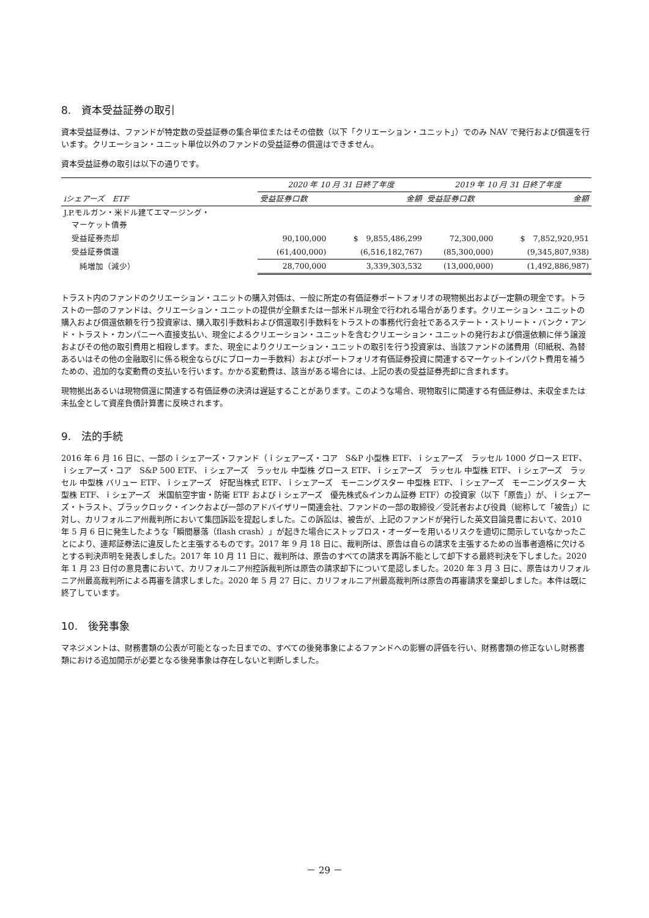8.　資本受益証券の取引
資本受益証券は、ファンドが特定数の受益証券の集合単位またはその倍数（以下「クリエーション・ユニット」）でのみ NAV で発行および償還を行います。クリエーション・ユニット単位以外のファンドの受益証券の償還はできません。
資本受益証券の取引は以下の通りです。
| | 2020 年 10 月 31 日終了年度 | | 2019 年 10 月 31 日終了年度 | |
| --- | --- | --- | --- | --- |
| iシェアーズ ETF | 受益証券口数 | 金額 | 受益証券口数 | 金額 |
| J.P.モルガン・米ドル建てエマージング・ マーケット債券 | | | | |
| 受益証券売却 | 90,100,000 | $ 9,855,486,299 | 72,300,000 | $ 7,852,920,951 |
| 受益証券償還 | (61,400,000) | (6,516,182,767) | (85,300,000) | (9,345,807,938) |
| 純増加（減少） | 28,700,000 | 3,339,303,532 | (13,000,000) | (1,492,886,987) |
トラスト内のファンドのクリエーション・ユニットの購入対価は、一般に所定の有価証券ポートフォリオの現物拠出および一定額の現金です。トラストの一部のファンドは、クリエーション・ユニットの提供が全額または一部米ドル現金で行われる場合があります。クリエーション・ユニットの購入および償還依頼を行う投資家は、購入取引手数料および償還取引手数料をトラストの事務代行会社であるステート・ストリート・バンク・アンド・トラスト・カンパニーへ直接支払い、現金によるクリエーション・ユニットを含むクリエーション・ユニットの発行および償還依頼に伴う譲渡およびその他の取引費用と相殺します。また、現金によりクリエーション・ユニットの取引を行う投資家は、当該ファンドの諸費用（印紙税、為替あるいはその他の金融取引に係る税金ならびにブローカー手数料）およびポートフォリオ有価証券投資に関連するマーケットインパクト費用を補うための、追加的な変動費の支払いを行います。かかる変動費は、該当がある場合には、上記の表の受益証券売却に含まれます。
現物拠出あるいは現物償還に関連する有価証券の決済は遅延することがあります。このような場合、現物取引に関連する有価証券は、未収金または未払金として資産負債計算書に反映されます。
9.　法的手続
2016 年 6 月 16 日に、一部のｉシェアーズ・ファンド（ｉシェアーズ・コア　S&P 小型株 ETF、ｉシェアーズ　ラッセル 1000 グロース ETF、ｉシェアーズ・コア　S&P 500 ETF、ｉシェアーズ　ラッセル 中型株 グロース ETF、ｉシェアーズ　ラッセル 中型株 ETF、ｉシェアーズ　ラッセル 中型株 バリュー ETF、ｉシェアーズ　好配当株式 ETF、ｉシェアーズ　モーニングスター 中型株 ETF、ｉシェアーズ　モーニングスター 大型株 ETF、ｉシェアーズ　米国航空宇宙・防衛 ETF およびｉシェアーズ　優先株式&インカム証券 ETF）の投資家（以下「原告」）が、ｉシェアーズ・トラスト、ブラックロック・インクおよび一部のアドバイザリー関連会社、ファンドの一部の取締役／受託者および役員（総称して「被告」）に対し、カリフォルニア州裁判所において集団訴訟を提起しました。この訴訟は、被告が、上記のファンドが発行した英文目論見書において、2010 年 5 月 6 日に発生したような「瞬間暴落（flash crash）」が起きた場合にストップロス・オーダーを用いるリスクを適切に開示していなかったことにより、連邦証券法に違反したと主張するものです。2017 年 9 月 18 日に、裁判所は、原告は自らの請求を主張するための当事者適格に欠けるとする判決声明を発表しました。2017 年 10 月 11 日に、裁判所は、原告のすべての請求を再訴不能として却下する最終判決を下しました。2020 年 1 月 23 日付の意見書において、カリフォルニア州控訴裁判所は原告の請求却下について是認しました。2020 年 3 月 3 日に、原告はカリフォルニア州最高裁判所による再審を請求しました。2020 年 5 月 27 日に、カリフォルニア州最高裁判所は原告の再審請求を棄却しました。本件は既に終了しています。
10.　後発事象
マネジメントは、財務書類の公表が可能となった日までの、すべての後発事象によるファンドへの影響の評価を行い、財務書類の修正ないし財務書類における追加開示が必要となる後発事象は存在しないと判断しました。
－ 29 －